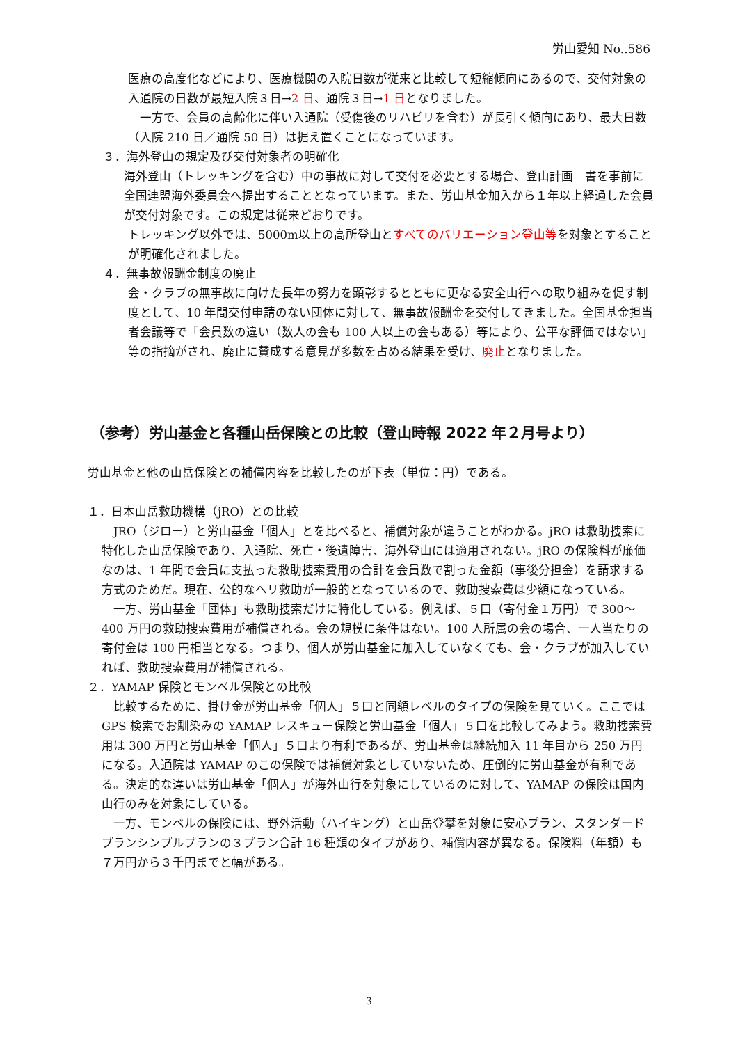労山愛知 No..586
医療の高度化などにより、医療機関の入院日数が従来と比較して短縮傾向にあるので、交付対象の入通院の日数が最短入院３日→2 日、通院３日→1 日となりました。
　一方で、会員の高齢化に伴い入通院（受傷後のリハビリを含む）が長引く傾向にあり、最大日数（入院 210 日／通院 50 日）は据え置くことになっています。
３．海外登山の規定及び交付対象者の明確化
海外登山（トレッキングを含む）中の事故に対して交付を必要とする場合、登山計画　書を事前に全国連盟海外委員会へ提出することとなっています。また、労山基金加入から１年以上経過した会員が交付対象です。この規定は従来どおりです。
トレッキング以外では、5000m以上の高所登山とすべてのバリエーション登山等を対象とすることが明確化されました。
４．無事故報酬金制度の廃止
会・クラブの無事故に向けた長年の努力を顕彰するとともに更なる安全山行への取り組みを促す制度として、10 年間交付申請のない団体に対して、無事故報酬金を交付してきました。全国基金担当者会議等で「会員数の違い（数人の会も 100 人以上の会もある）等により、公平な評価ではない」等の指摘がされ、廃止に賛成する意見が多数を占める結果を受け、廃止となりました。
（参考）労山基金と各種山岳保険との比較（登山時報 2022 年２月号より）
労山基金と他の山岳保険との補償内容を比較したのが下表（単位：円）である。
１．日本山岳救助機構（jRO）との比較
　JRO（ジロー）と労山基金「個人」とを比べると、補償対象が違うことがわかる。jRO は救助捜索に特化した山岳保険であり、入通院、死亡・後遺障害、海外登山には適用されない。jRO の保険料が廉価なのは、1 年間で会員に支払った救助捜索費用の合計を会員数で割った金額（事後分担金）を請求する方式のためだ。現在、公的なヘリ救助が一般的となっているので、救助捜索費は少額になっている。
　一方、労山基金「団体」も救助捜索だけに特化している。例えば、５口（寄付金１万円）で 300～400 万円の救助捜索費用が補償される。会の規模に条件はない。100 人所属の会の場合、一人当たりの寄付金は 100 円相当となる。つまり、個人が労山基金に加入していなくても、会・クラブが加入していれば、救助捜索費用が補償される。
２．YAMAP 保険とモンベル保険との比較
　比較するために、掛け金が労山基金「個人」５口と同額レベルのタイプの保険を見ていく。ここでは GPS 検索でお馴染みの YAMAP レスキュー保険と労山基金「個人」５口を比較してみよう。救助捜索費用は 300 万円と労山基金「個人」５口より有利であるが、労山基金は継続加入 11 年目から 250 万円になる。入通院は YAMAP のこの保険では補償対象としていないため、圧倒的に労山基金が有利である。決定的な違いは労山基金「個人」が海外山行を対象にしているのに対して、YAMAP の保険は国内山行のみを対象にしている。
　一方、モンベルの保険には、野外活動（ハイキング）と山岳登攀を対象に安心プラン、スタンダードプランシンプルプランの３プラン合計 16 種類のタイプがあり、補償内容が異なる。保険料（年額）も７万円から３千円までと幅がある。
3